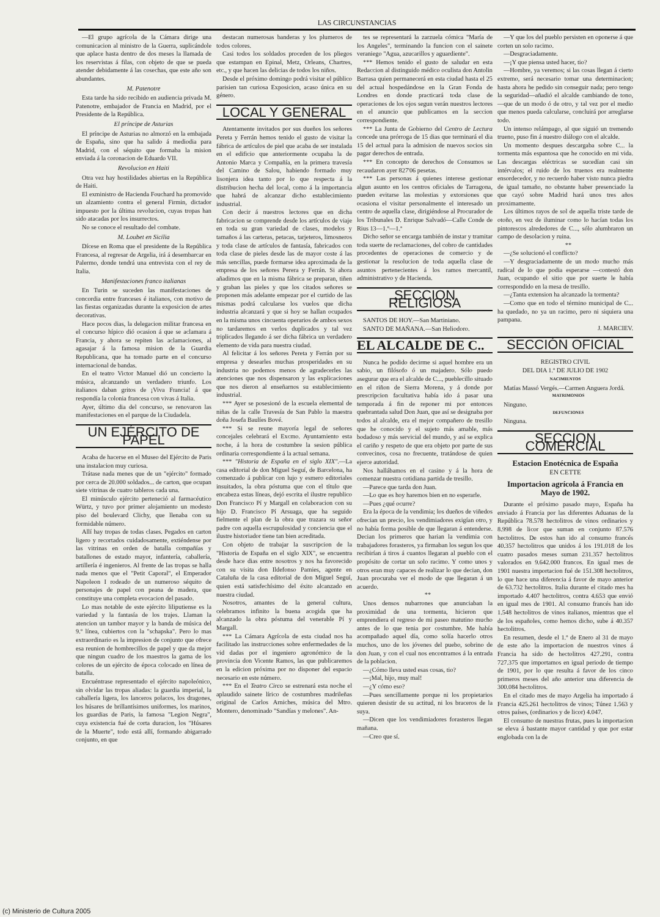LAS CIRCUNSTANCIAS
—El grupo agrícola de la Cámara dirige una comunicacion al ministro de la Guerra, suplicándole que aplace hasta dentro de dos meses la llamada de los reservistas á filas, con objeto de que se pueda atender debidamente á las cosechas, que este año son abundantes.
M. Patenotre
Esta tarde ha sido recibido en audiencia privada M. Patenotre, embajador de Francia en Madrid, por el Presidente de la República.
El príncipe de Asturias
El príncipe de Asturias no almorzó en la embajada de España, sino que ha salido á mediodia para Madrid, con el séquito que formaba la mision enviada á la coronacion de Eduardo VII.
Revolucion en Haiti
Otra vez hay hostilidades abiertas en la República de Haiti.
El exministro de Hacienda Fouchard ha promovido un alzamiento contra el general Firmin, dictador impuesto por la última revolucion, cuyas tropas han sido atacadas por los insurrectos.
No se conoce el resultado del combate.
M. Loubet en Sicilia
Dícese en Roma que el presidente de la República Francesa, al regresar de Argelia, irá á desembarcar en Palermo, donde tendrá una entrevista con el rey de Italia.
Manifestaciones franco italianas
En Turin se suceden las manifestaciones de concordia entre franceses é italianos, con motivo de las fiestas organizadas durante la exposicion de artes decorativas.
Hace pocos dias, la delegacion militar francesa en el concurso hípico dió ocasion á que se aclamara á Francia, y ahora se repiten las aclamaciones, al agasajar á la famosa mision de la Guardia Republicana, que ha tomado parte en el concurso internacional de bandas.
En el teatro Victor Manuel dió un concierto la música, alcanzando un verdadero triunfo. Los italianos daban gritos de ¡Viva Francia! á que respondía la colonia francesa con vivas á Italia.
Ayer, último dia del concurso, se renovaron las manifestaciones en el parque de la Ciudadela.
UN EJÉRCITO DE PAPEL
Acaba de hacerse en el Museo del Ejército de Paris una instalacion muy curiosa.
Trátase nada menes que de un "ejército" formado por cerca de 20.000 soldados... de carton, que ocupan siete vitrinas de cuatro tableros cada una.
El minúsculo ejército perteneció al farmacéutico Würtz, y tuvo por primer alojamiento un modesto piso del boulevard Clichy, que llenaba con su formidable número.
Allí hay tropas de todas clases. Pegados en carton ligero y recortados cuidadosamente, extiéndense por las vitrinas en orden de batalla compañías y batallones de estado mayor, infantería, caballería, artillería é ingenieros. Al frente de las tropas se halla nada menos que el "Petit Caporal", el Emperador Napoleon I rodeado de un numeroso séquito de personajes de papel con peana de madera, que constituye una completa evocacion del pasado.
Lo mas notable de este ejército liliputiense es la variedad y la fantasía de los trajes. Llaman la atencion un tambor mayor y la banda de música del 9.º línea, cubiertos con la "schapska". Pero lo mas extraordinario es la impresion de conjunto que ofrece esa reunion de hombrecillos de papel y que da mejor que ningun cuadro de los maestros la gama de los colores de un ejército de época colocado en línea de batalla.
Encuéntrase representado el ejército napoleónico, sin olvidar las tropas aliadas: la guardia imperial, la caballería ligera, los lanceros polacos, los dragones, los húsares de brillantísimos uniformes, los marinos, los guardias de Paris, la famosa "Legion Negra", cuya existencia fué de corta duracion, los "Húsares de la Muerte", todo está allí, formando abigarrado conjunto, en que
destacan numerosas banderas y los plumeros de todos colores.
Casi todos los soldados proceden de los pliegos que estampan en Epinal, Metz, Orleans, Chartres, etc., y que hacen las delicias de todos los niños.
Desde el próximo domingo podrá visitar el público parisien tan curiosa Exposicion, acaso única en su género.
LOCAL Y GENERAL
Atentamente invitados por sus dueños los señores Pereta y Ferrán hemos tenido el gusto de visitar la fábrica de artículos de piel que acaba de ser instalada en el edificio que anteriormente ocupaba la de Antonio Marca y Compañía, en la primera travesía del Camino de Salou, habiendo formado muy lisonjera idea tanto por lo que respecta á la distribucion hecha del local, como á la importancia que habrá de alcanzar dicho establecimiento industrial.
Con decir á nuestros lectores que en dicha fabricacion se comprende desde los artículos de viaje en toda su gran variedad de clases, modelos y tamaños á las carteras, petacas, tarjeteros, limosneros y toda clase de artículos de fantasía, fabricados con toda clase de pieles desde las de mayor coste á las más sencillas, puede formarse idea aproximada de la empresa de los señores Perera y Ferrán. Si ahora añadimos que en la misma fábrica se preparan, tiñen y graban las pieles y que los citados señores se proponen más adelante empezar por el curtido de las mismas podrá calcularse los vuelos que dicha industria alcanzará y que si hoy se hallan ocupados en la misma unos cincuenta operarios de ambos sexos no tardaremos en verlos duplicados y tal vez triplicados llegando á ser dicha fábrica un verdadero elemento de vida para nuestra ciudad.
Al felicitar á los señores Pereta y Ferrán por su empresa y desearles muchas prosperidades en su industria no podemos menos de agradecerles las atenciones que nos dispensaron y las explicaciones que nos dieron al enseñarnos su establecimiento industrial.
*** Ayer se posesionó de la escuela elemental de niñas de la calle Travesía de San Pablo la maestra doña Josefa Baulíes Bové.
*** Si se reune mayoría legal de señores concejales celebrará el Excmo. Ayuntamiento esta noche, á la hora de costumbre la sesion pública ordinaria correspondiente á la actual semana.
*** "Historia de España en el siglo XIX".—La casa editorial de don Miguel Seguí, de Barcelona, ha comenzado á publicar con lujo y esmero editoriales insuitados, la obra póstuma que con el título que encabeza estas líneas, dejó escrita el ilustre republico Don Francisco Pí y Margall en colaboracion con su hijo D. Francisco Pí Arsuaga, que ha seguido fielmente el plan de la obra que trazara su señor padre con aquella escrupulosidad y conciencia que el ilustre historiador tiene tan bien acreditada.
Con objeto de trabajar la suscripcion de la "Historia de España en el siglo XIX", se encuentra desde hace dias entre nosotros y nos ha favorecido con su visita don Ildefonso Pamies, agente en Cataluña de la casa editorial de don Miguel Seguí, quien está satisfechísimo del éxito alcanzado en nuestra ciudad.
Nosotros, amantes de la general cultura, celebramos infinito la buena acogida que ha alcanzado la obra póstuma del venerable Pí y Margall.
*** La Cámara Agrícola de esta ciudad nos ha facilitado las instrucciones sobre enfermedades de la vid dadas por el ingeniero agronómico de la provincia don Vicente Ramos, las que publicaremos en la edicion próxima por no disponer del espacio necesario en este número.
*** En el Teatro Circo se estrenará esta noche el aplaudido sainete lírico de costumbres madrileñas original de Carlos Arniches, música del Mtro. Montero, denominado "Sandías y melones". An-
tes se representará la zarzuela cómica "María de los Angeles", terminando la funcion con el sainete veraniego "Agua, azucarillos y aguardiente".
*** Hemos tenido el gusto de saludar en esta Redaccion al distinguido médico oculista don Antolin Barrasa quien permanecerá en esta ciudad hasta el 25 del actual hospedándose en la Gran Fonda de Londres en donde practicará toda clase de operaciones de los ojos segun verán nuestros lectores en el anuncio que publicamos en la seccion correspondiente.
*** La Junta de Gobierno del Centro de Lectura concede una prórroga de 15 dias que terminará el dia 15 del actual para la admision de nuevos socios sin pagar derechos de entrada.
*** En concepto de derechos de Consumos se recaudaron ayer 827'06 pesetas.
*** Las personas á quienes interese gestionar algun asunto en los centros oficiales de Tarragona, pueden evitarse las molestias y extorsiones que ocasiona el visitar personalmente el interesado un centro de aquella clase, dirigiéndose al Procurador de los Tribunales D. Enrique Salvadó—Calle Conde de Rius 13—1.º—1.ª
Dicho señor se encarga también de instar y tramitar toda suerte de reclamaciones, del cobro de cantidades procedentes de operaciones de comercio y de gestionar la resolucion de toda aquella clase de asuntos pertenecientes á los ramos mercantil, administrativo y de Hacienda.
SECCION RELIGIOSA
SANTOS DE HOY.—San Martiniano.
SANTO DE MAÑANA.—San Heliodoro.
EL ALCALDE DE C..
Nunca he podido decirme si aquel hombre era un sabio, un filósofo ó un majadero. Sólo puedo asegurar que era el alcalde de C..., pueblecillo situado en el riñon de Sierra Morena, y á donde por prescripcion facultativa había ido á pasar una temporada á fin de reponer mi por entonces quebrantada salud Don Juan, que así se designaba por todos al alcalde, era el mejor compañero de tresillo que he conocido y el sujeto más amable, más bodadoso y más servicial del mundo, y así se explica el cariño y respeto de que era objeto por parte de sus convecinos, cosa no frecuente, tratándose de quien ejerce autoridad.
Nos hallábamos en el casino y á la hora de comenzar nuestra cotidiana partida de tresillo.
—Parece que tarda don Juan.
—Lo que es hoy haremos bien en no esperarle.
—Pues ¿qué ocurre?
Era la época de la vendimia; los dueños de viñedos ofrecian un precio, los vendimiadores exigían otro, y no había forma posible de que llegaran á entenderse. Decian los primeros que harian la vendimia con trabajadores forasteros, ya firmaban los segun los que recibirían á tiros á cuantos llegaran al pueblo con el propósito de cortar un solo racimo. Y como unos y otros eran muy capaces de realizar lo que decian, don Juan procuraba ver el modo de que llegaran á un acuerdo.
**
Unos densos nubarrones que anunciaban la proximidad de una tormenta, hicieron que emprendiera el regreso de mi paseo matutino mucho antes de lo que tenia por costumbre. Me había acompañado aquel día, como solía hacerlo otros muchos, uno de los jóvenes del puebo, sobrino de don Juan, y con el cual nos encontramos á la entrada de la poblacion.
—¿Cómo lleva usted esas cosas, tio?
—¡Mal, hijo, muy mal!
—¿Y cómo eso?
—Pues sencillamente porque ni los propietarios quieren desistir de su actitud, ni los braceros de la suya.
—Dicen que los vendimiadores forasteros llegan mañana.
—Creo que sí.
—Y que los del pueblo persisten en oponerse á que corten un solo racimo.
—Desgraciadamente.
—¡Y que piensa usted hacer, tio?
—Hombre, ya veremos; si las cosas llegan á cierto extremo, será necesario tomar una determinacion; hasta ahora he pedido sin conseguir nada; pero tengo la seguridad—añadió el alcalde cambiando de tono, —que de un modo ó de otro, y tal vez por el medio que menos pueda calcularse, concluirá por arreglarse todo.
Un intenso relámpago, al que siguió un tremendo trueno, puso fin á nuestro diálogo con el alcalde.
Un momento despues descargaba sobre C... la tormenta más espantosa que he conocido en mi vida. Las descargas eléctricas se sucedían casi sin intérvalos; el ruido de los truenos era realmente ensordecedor, y no recuerdo haber visto nunca piedra de igual tamaño, no obstante haber presenciado la que cayó sobre Madrid hará unos tres años proximamente.
Los últimos rayos de sol de aquella triste tarde de otoño, en vez de iluminar como lo hacían todas los pintorescos alrededores de C..., sólo alumbraron un campo de desolacion y ruina.
**
—¿Se solucionó el conflicto?
—Y desgraciadamente de un modo mucho más radical de lo que podia esperarse —contestó don Juan, ocupando el sitio que por suerte le había correspondido en la mesa de tresillo.
—¿Tanta extension ha alcanzado la tormenta?
—Como que en todo el término municipal de C... ha quedado, no ya un racimo, pero ni siquiera una pampana.
J. MARCIEV.
SECCIÓN OFICIAL
REGISTRO CIVIL
DEL DIA 1.º DE JULIO DE 1902
NACIMIENTOS
Matías Massó Vergés.—Carmen Anguera Jordá.
MATRIMONIOS
Ninguno.
DEFUNCIONES
Ninguna.
SECCION COMERCIAL
Estacion Enotécnica de España
EN CETTE
Importacion agrícola á Francia en Mayo de 1902.
Durante el próximo pasado mayo, España ha enviado á Francia por las diferentes Aduanas de la República 78.578 hectolitros de vinos ordinarios y 8.998 de licor que suman en conjunto 87.576 hectolitros. De estos han ido al consumo francés 40.357 hectolitros que unidos á los 191.018 de los cuatro pasados meses suman 231.357 hectolitros valorados en 9.642.000 francos. En igual mes de 1901 nuestra importacion fué de 151.308 hectolitros, lo que hace una diferencia á favor de mayo anterior de 63.732 hectolitros. Italia durante el citado mes ha importado 4.407 hectolitros, contra 4.653 que envió en igual mes de 1901. Al consumo francés han ido 1.548 hectolitros de vinos italianos, mientras que el de los españoles, como hemos dicho, sube á 40.357 hectolitros.
En resumen, desde el 1.º de Enero al 31 de mayo de este año la importacion de nuestros vinos á Francia ha sido de hectolitros 427.291, contra 727.375 que importamos en igual periodo de tiempo de 1901, por lo que resulta á favor de los cinco primeros meses del año anterior una diferencia de 300.084 hectolitros.
En el citado mes de mayo Argelia ha importado á Francia 425.261 hectolitros de vinos; Túnez 1.563 y otros países, (ordinarios y de licor) 4.047.
El consumo de nuestras frutas, pues la importacion se eleva á bastante mayor cantidad y que por estar englobada con la de
(c) Ministerio de Cultura 2005